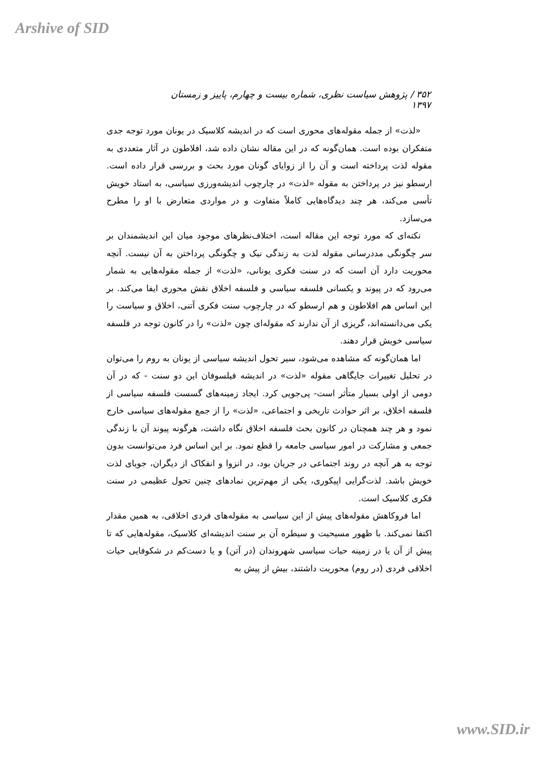Arshive of SID
۳۵۲ / پژوهش سیاست نظری، شماره بیست و چهارم، پاییز و زمستان ۱۳۹۷
«لذت» از جمله مقوله‌های محوری است که در اندیشه کلاسیک در یونان مورد توجه جدی متفکران بوده است. همان‌گونه که در این مقاله نشان داده شد، افلاطون در آثار متعددی به مقوله لذت پرداخته است و آن را از زوایای گونان مورد بحث و بررسی قرار داده است. ارسطو نیز در پرداختن به مقوله «لذت» در چارچوب اندیشه‌ورزی سیاسی، به استاد خویش تأسی می‌کند، هر چند دیدگاه‌هایی کاملاً متفاوت و در مواردی متعارض با او را مطرح می‌سازد.
نکته‌ای که مورد توجه این مقاله است، اختلاف‌نظرهای موجود میان این اندیشمندان بر سر چگونگی مددرسانی مقوله لذت به زندگی نیک و چگونگی پرداختن به آن نیست. آنچه محوریت دارد آن است که در سنت فکری یونانی، «لذت» از جمله مقوله‌هایی به شمار می‌رود که در پیوند و یکسانی فلسفه سیاسی و فلسفه اخلاق نقش محوری ایفا می‌کند. بر این اساس هم افلاطون و هم ارسطو که در چارچوب سنت فکری آتنی، اخلاق و سیاست را یکی می‌دانسته‌اند، گریزی از آن ندارند که مقوله‌ای چون «لذت» را در کانون توجه در فلسفه سیاسی خویش قرار دهند.
اما همان‌گونه که مشاهده می‌شود، سیر تحول اندیشه سیاسی از یونان به روم را می‌توان در تحلیل تغییرات جایگاهی مقوله «لذت» در اندیشه فیلسوفان این دو سنت - که در آن دومی از اولی بسیار متأثر است- پی‌جویی کرد. ایجاد زمینه‌های گسست فلسفه سیاسی از فلسفه اخلاق، بر اثر حوادث تاریخی و اجتماعی، «لذت» را از جمع مقوله‌های سیاسی خارج نمود و هر چند همچنان در کانون بحث فلسفه اخلاق نگاه داشت، هرگونه پیوند آن با زندگی جمعی و مشارکت در امور سیاسی جامعه را قطع نمود. بر این اساس فرد می‌توانست بدون توجه به هر آنچه در روند اجتماعی در جریان بود، در انزوا و انفکاک از دیگران، جویای لذت خویش باشد. لذت‌گرایی اپیکوری، یکی از مهم‌ترین نمادهای چنین تحول عظیمی در سنت فکری کلاسیک است.
اما فروکاهش مقوله‌های پیش از این سیاسی به مقوله‌های فردی اخلاقی، به همین مقدار اکتفا نمی‌کند. با ظهور مسیحیت و سیطره آن بر سنت اندیشه‌ای کلاسیک، مقوله‌هایی که تا پیش از آن یا در زمینه حیات سیاسی شهروندان (در آتن) و یا دست‌کم در شکوفایی حیات اخلاقی فردی (در روم) محوریت داشتند، بیش از پیش به
www.SID.ir